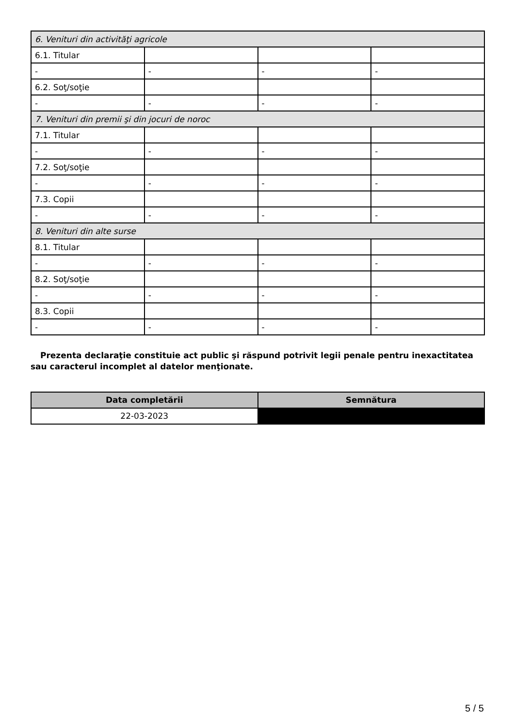| 6. Venituri din activităţi agricole | | | |
| 6.1. Titular | | | |
| - | - | - | - |
| 6.2. Soţ/soţie | | | |
| - | - | - | - |
| 7. Venituri din premii şi din jocuri de noroc | | | |
| 7.1. Titular | | | |
| - | - | - | - |
| 7.2. Soţ/soţie | | | |
| - | - | - | - |
| 7.3. Copii | | | |
| - | - | - | - |
| 8. Venituri din alte surse | | | |
| 8.1. Titular | | | |
| - | - | - | - |
| 8.2. Soţ/soţie | | | |
| - | - | - | - |
| 8.3. Copii | | | |
| - | - | - | - |
Prezenta declaraţie constituie act public şi răspund potrivit legii penale pentru inexactitatea sau caracterul incomplet al datelor menţionate.
| Data completării | Semnătura |
| --- | --- |
| 22-03-2023 | |
5 / 5